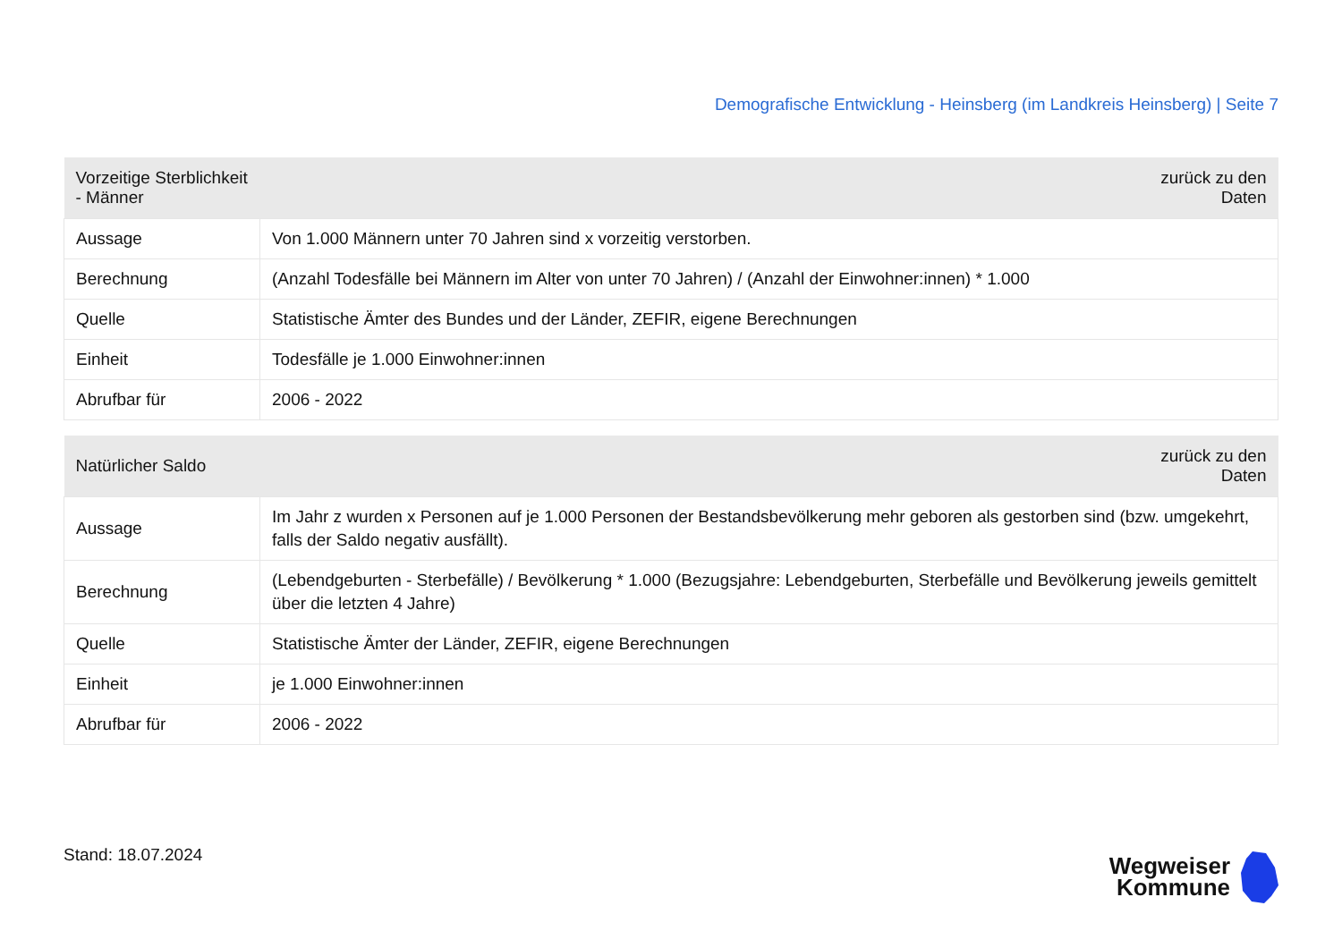Demografische Entwicklung - Heinsberg (im Landkreis Heinsberg) | Seite 7
| Vorzeitige Sterblichkeit - Männer | zurück zu den Daten |
| --- | --- |
| Aussage | Von 1.000 Männern unter 70 Jahren sind x vorzeitig verstorben. |
| Berechnung | (Anzahl Todesfälle bei Männern im Alter von unter 70 Jahren) / (Anzahl der Einwohner:innen) * 1.000 |
| Quelle | Statistische Ämter des Bundes und der Länder, ZEFIR, eigene Berechnungen |
| Einheit | Todesfälle je 1.000 Einwohner:innen |
| Abrufbar für | 2006 - 2022 |
| Natürlicher Saldo | zurück zu den Daten |
| --- | --- |
| Aussage | Im Jahr z wurden x Personen auf je 1.000 Personen der Bestandsbevölkerung mehr geboren als gestorben sind (bzw. umgekehrt, falls der Saldo negativ ausfällt). |
| Berechnung | (Lebendgeburten - Sterbefälle) / Bevölkerung * 1.000 (Bezugsjahre: Lebendgeburten, Sterbefälle und Bevölkerung jeweils gemittelt über die letzten 4 Jahre) |
| Quelle | Statistische Ämter der Länder, ZEFIR, eigene Berechnungen |
| Einheit | je 1.000 Einwohner:innen |
| Abrufbar für | 2006 - 2022 |
Stand: 18.07.2024
Wegweiser
Kommune